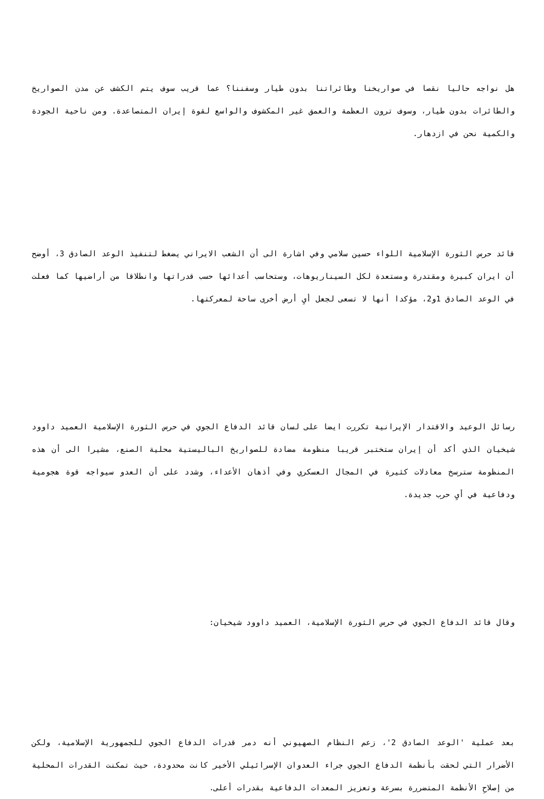هل نواجه حاليا نقصا في صواريخنا وطائراتنا بدون طيار وسفننا؟ عما قريب سوف يتم الكشف عن مدن الصواريخ والطائرات بدون طيار، وسوف ترون العظمة والعمق غير المكشوف والواسع لقوة إيران المتصاعدة. ومن ناحية الجودة والكمية نحن في ازدهار.
قائد حرس الثورة الإسلامية اللواء حسين سلامي وفي اشارة الى أن الشعب الايراني يضغط لتنفيذ الوعد الصادق 3، أوضح أن ايران كبيرة ومقتدرة ومستعدة لكل السيناريوهات، وستحاسب أعدائها حسب قدراتها وانطلاقا من أراضيها كما فعلت في الوعد الصادق 1و2، مؤكدا أنها لا تسعى لجعل أيِ أرض أخرى ساحة لمعركتها.
رسائل الوعيد والاقتدار الإيرانية تكررت ايضا على لسان قائد الدفاع الجوي في حرس الثورة الإسلامية العميد داوود شيخيان الذي أكد أن إيران ستختبر قريبا منظومة مضادة للصواريخ الباليستية محلية الصنع، مشيرا الى أن هذه المنظومة سترسخ معادلات كثيرة في المجال العسكري وفي أذهان الأعداء، وشدد على أن العدو سيواجه قوة هجومية ودفاعية في أيِ حرب جديدة.
وقال قائد الدفاع الجوي في حرس الثورة الإسلامية، العميد داوود شيخيان:
بعد عملية 'الوعد الصادق 2'، زعم النظام الصهيوني أنه دمر قدرات الدفاع الجوي للجمهورية الإسلامية، ولكن الأضرار التي لحقت بأنظمة الدفاع الجوي جراء العدوان الإسرائيلي الأخير كانت محدودة، حيث تمكنت القدرات المحلية من إصلاحِ الأنظمة المتضررة بسرعة وتعزيز المعدات الدفاعية بقدرات أعلى.